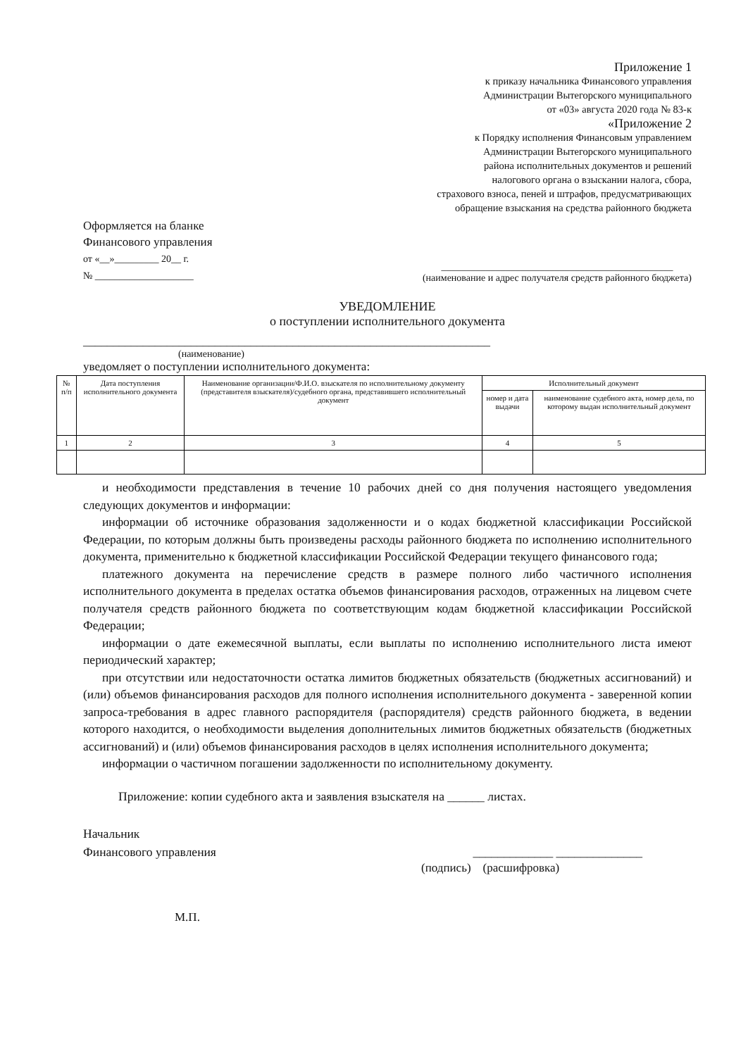Приложение 1
к приказу начальника Финансового управления
Администрации Вытегорского муниципального
от «03» августа 2020 года № 83-к
«Приложение 2
к Порядку исполнения Финансовым управлением
Администрации Вытегорского муниципального
района исполнительных документов и решений
налогового органа о взыскании налога, сбора,
страхового взноса, пеней и штрафов, предусматривающих
обращение взыскания на средства районного бюджета
Оформляется на бланке
Финансового управления
от «__»_________ 20__ г.
№ ____________________
_______________________________________________
(наименование и адрес получателя средств районного бюджета)
УВЕДОМЛЕНИЕ
о поступлении исполнительного документа
____________________________________________________________________
(наименование)
уведомляет о поступлении исполнительного документа:
| № п/п | Дата поступления исполнительного документа | Наименование организации/Ф.И.О. взыскателя по исполнительному документу (представителя взыскателя)/судебного органа, представившего исполнительный документ | Исполнительный документ | |
| --- | --- | --- | --- | --- |
| | | | номер и дата выдачи | наименование судебного акта, номер дела, по которому выдан исполнительный документ |
| 1 | 2 | 3 | 4 | 5 |
и необходимости представления в течение 10 рабочих дней со дня получения настоящего уведомления следующих документов и информации:
информации об источнике образования задолженности и о кодах бюджетной классификации Российской Федерации, по которым должны быть произведены расходы районного бюджета по исполнению исполнительного документа, применительно к бюджетной классификации Российской Федерации текущего финансового года;
платежного документа на перечисление средств в размере полного либо частичного исполнения исполнительного документа в пределах остатка объемов финансирования расходов, отраженных на лицевом счете получателя средств районного бюджета по соответствующим кодам бюджетной классификации Российской Федерации;
информации о дате ежемесячной выплаты, если выплаты по исполнению исполнительного листа имеют периодический характер;
при отсутствии или недостаточности остатка лимитов бюджетных обязательств (бюджетных ассигнований) и (или) объемов финансирования расходов для полного исполнения исполнительного документа - заверенной копии запроса-требования в адрес главного распорядителя (распорядителя) средств районного бюджета, в ведении которого находится, о необходимости выделения дополнительных лимитов бюджетных обязательств (бюджетных ассигнований) и (или) объемов финансирования расходов в целях исполнения исполнительного документа;
информации о частичном погашении задолженности по исполнительному документу.
Приложение: копии судебного акта и заявления взыскателя на ______ листах.
Начальник
Финансового управления
_____________ ______________
(подпись) (расшифровка)
М.П.